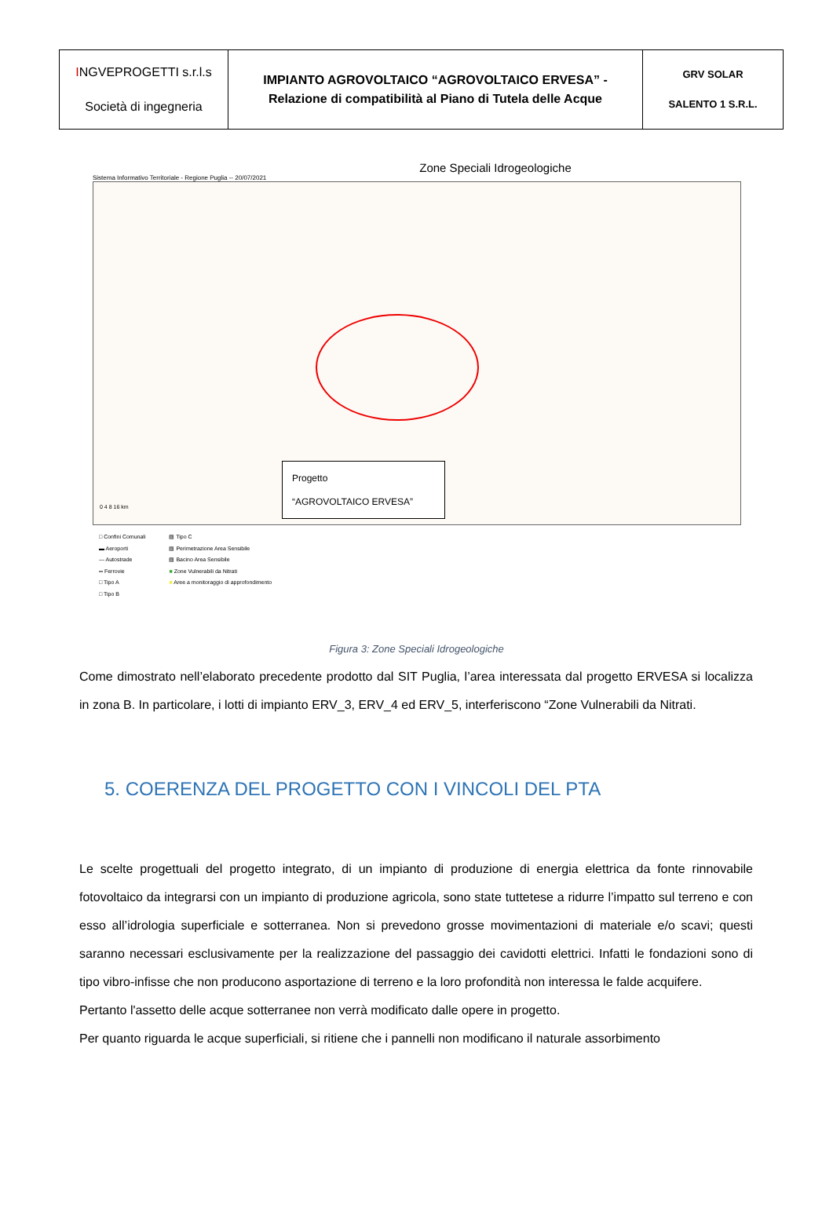| I NGVEPROGETTI s.r.l.s Società di ingegneria | IMPIANTO AGROVOLTAICO “AGROVOLTAICO ERVESA” - Relazione di compatibilità al Piano di Tutela delle Acque | GRV SOLAR SALENTO 1 S.R.L. |
Zone Speciali Idrogeologiche
Sistema Informativo Territoriale - Regione Puglia -- 20/07/2021
Progetto
“AGROVOLTAICO ERVESA”
0 4 8 16 km
□ Confini Comunali
▬ Aeroporti
— Autostrade
═ Ferrovie
□ Tipo A
□ Tipo B
▧ Tipo C
▧ Perimetrazione Area Sensibile
▧ Bacino Area Sensibile
■ Zone Vulnerabili da Nitrati
■ Aree a monitoraggio di approfondimento
Figura 3: Zone Speciali Idrogeologiche
Come dimostrato nell’elaborato precedente prodotto dal SIT Puglia, l’area interessata dal progetto ERVESA si localizza in zona B. In particolare, i lotti di impianto ERV_3, ERV_4 ed ERV_5, interferiscono “Zone Vulnerabili da Nitrati.
5. COERENZA DEL PROGETTO CON I VINCOLI DEL PTA
Le scelte progettuali del progetto integrato, di un impianto di produzione di energia elettrica da fonte rinnovabile fotovoltaico da integrarsi con un impianto di produzione agricola, sono state tuttetese a ridurre l’impatto sul terreno e con esso all’idrologia superficiale e sotterranea. Non si prevedono grosse movimentazioni di materiale e/o scavi; questi saranno necessari esclusivamente per la realizzazione del passaggio dei cavidotti elettrici. Infatti le fondazioni sono di tipo vibro-infisse che non producono asportazione di terreno e la loro profondità non interessa le falde acquifere.
Pertanto l'assetto delle acque sotterranee non verrà modificato dalle opere in progetto.
Per quanto riguarda le acque superficiali, si ritiene che i pannelli non modificano il naturale assorbimento